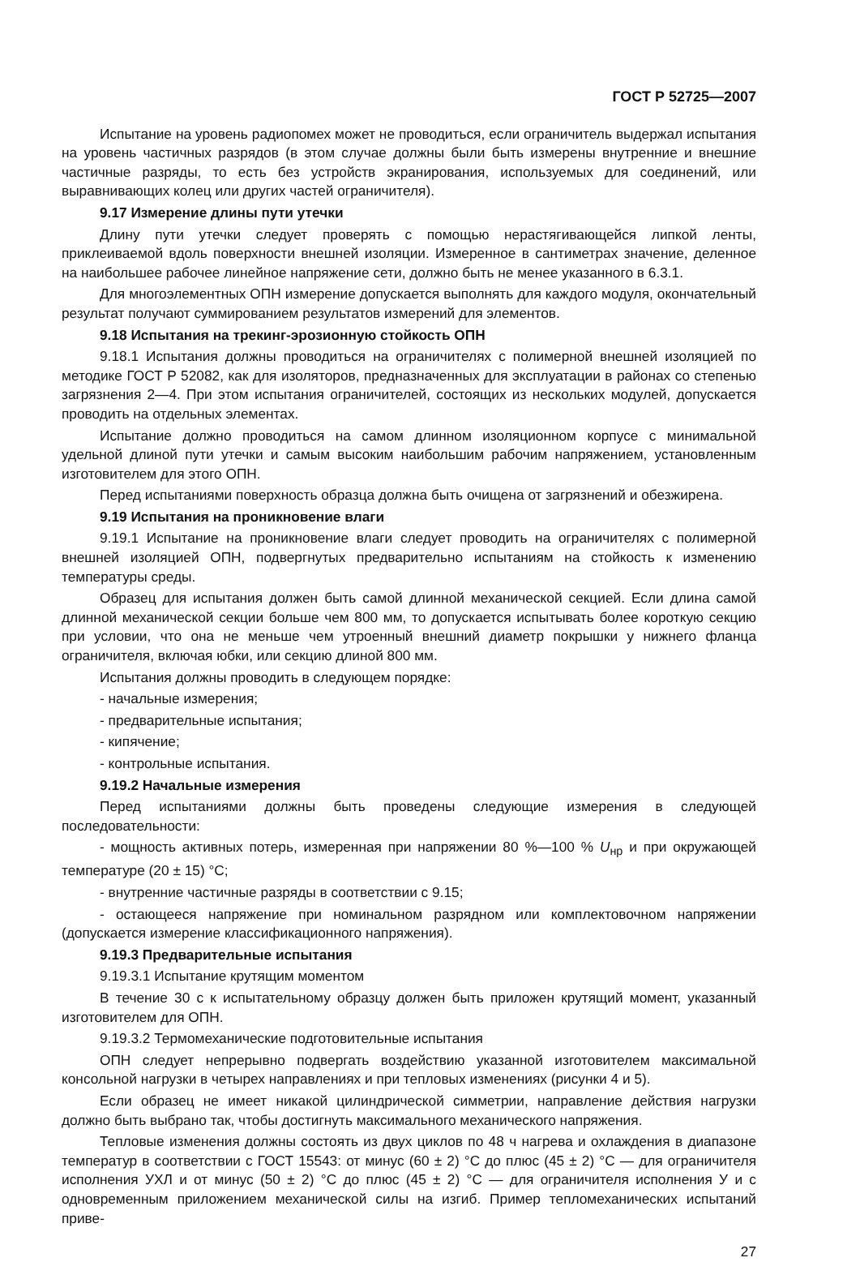ГОСТ Р 52725—2007
Испытание на уровень радиопомех может не проводиться, если ограничитель выдержал испытания на уровень частичных разрядов (в этом случае должны были быть измерены внутренние и внешние частичные разряды, то есть без устройств экранирования, используемых для соединений, или выравнивающих колец или других частей ограничителя).
9.17 Измерение длины пути утечки
Длину пути утечки следует проверять с помощью нерастягивающейся липкой ленты, приклеиваемой вдоль поверхности внешней изоляции. Измеренное в сантиметрах значение, деленное на наибольшее рабочее линейное напряжение сети, должно быть не менее указанного в 6.3.1.
Для многоэлементных ОПН измерение допускается выполнять для каждого модуля, окончательный результат получают суммированием результатов измерений для элементов.
9.18 Испытания на трекинг-эрозионную стойкость ОПН
9.18.1 Испытания должны проводиться на ограничителях с полимерной внешней изоляцией по методике ГОСТ Р 52082, как для изоляторов, предназначенных для эксплуатации в районах со степенью загрязнения 2—4. При этом испытания ограничителей, состоящих из нескольких модулей, допускается проводить на отдельных элементах.
Испытание должно проводиться на самом длинном изоляционном корпусе с минимальной удельной длиной пути утечки и самым высоким наибольшим рабочим напряжением, установленным изготовителем для этого ОПН.
Перед испытаниями поверхность образца должна быть очищена от загрязнений и обезжирена.
9.19 Испытания на проникновение влаги
9.19.1 Испытание на проникновение влаги следует проводить на ограничителях с полимерной внешней изоляцией ОПН, подвергнутых предварительно испытаниям на стойкость к изменению температуры среды.
Образец для испытания должен быть самой длинной механической секцией. Если длина самой длинной механической секции больше чем 800 мм, то допускается испытывать более короткую секцию при условии, что она не меньше чем утроенный внешний диаметр покрышки у нижнего фланца ограничителя, включая юбки, или секцию длиной 800 мм.
Испытания должны проводить в следующем порядке:
- начальные измерения;
- предварительные испытания;
- кипячение;
- контрольные испытания.
9.19.2 Начальные измерения
Перед испытаниями должны быть проведены следующие измерения в следующей последовательности:
- мощность активных потерь, измеренная при напряжении 80 %—100 % U<sub>нр</sub> и при окружающей температуре (20 ± 15) °С;
- внутренние частичные разряды в соответствии с 9.15;
- остающееся напряжение при номинальном разрядном или комплектовочном напряжении (допускается измерение классификационного напряжения).
9.19.3 Предварительные испытания
9.19.3.1 Испытание крутящим моментом
В течение 30 с к испытательному образцу должен быть приложен крутящий момент, указанный изготовителем для ОПН.
9.19.3.2 Термомеханические подготовительные испытания
ОПН следует непрерывно подвергать воздействию указанной изготовителем максимальной консольной нагрузки в четырех направлениях и при тепловых изменениях (рисунки 4 и 5).
Если образец не имеет никакой цилиндрической симметрии, направление действия нагрузки должно быть выбрано так, чтобы достигнуть максимального механического напряжения.
Тепловые изменения должны состоять из двух циклов по 48 ч нагрева и охлаждения в диапазоне температур в соответствии с ГОСТ 15543: от минус (60 ± 2) °С до плюс (45 ± 2) °С — для ограничителя исполнения УХЛ и от минус (50 ± 2) °С до плюс (45 ± 2) °С — для ограничителя исполнения У и с одновременным приложением механической силы на изгиб. Пример тепломеханических испытаний приве-
27